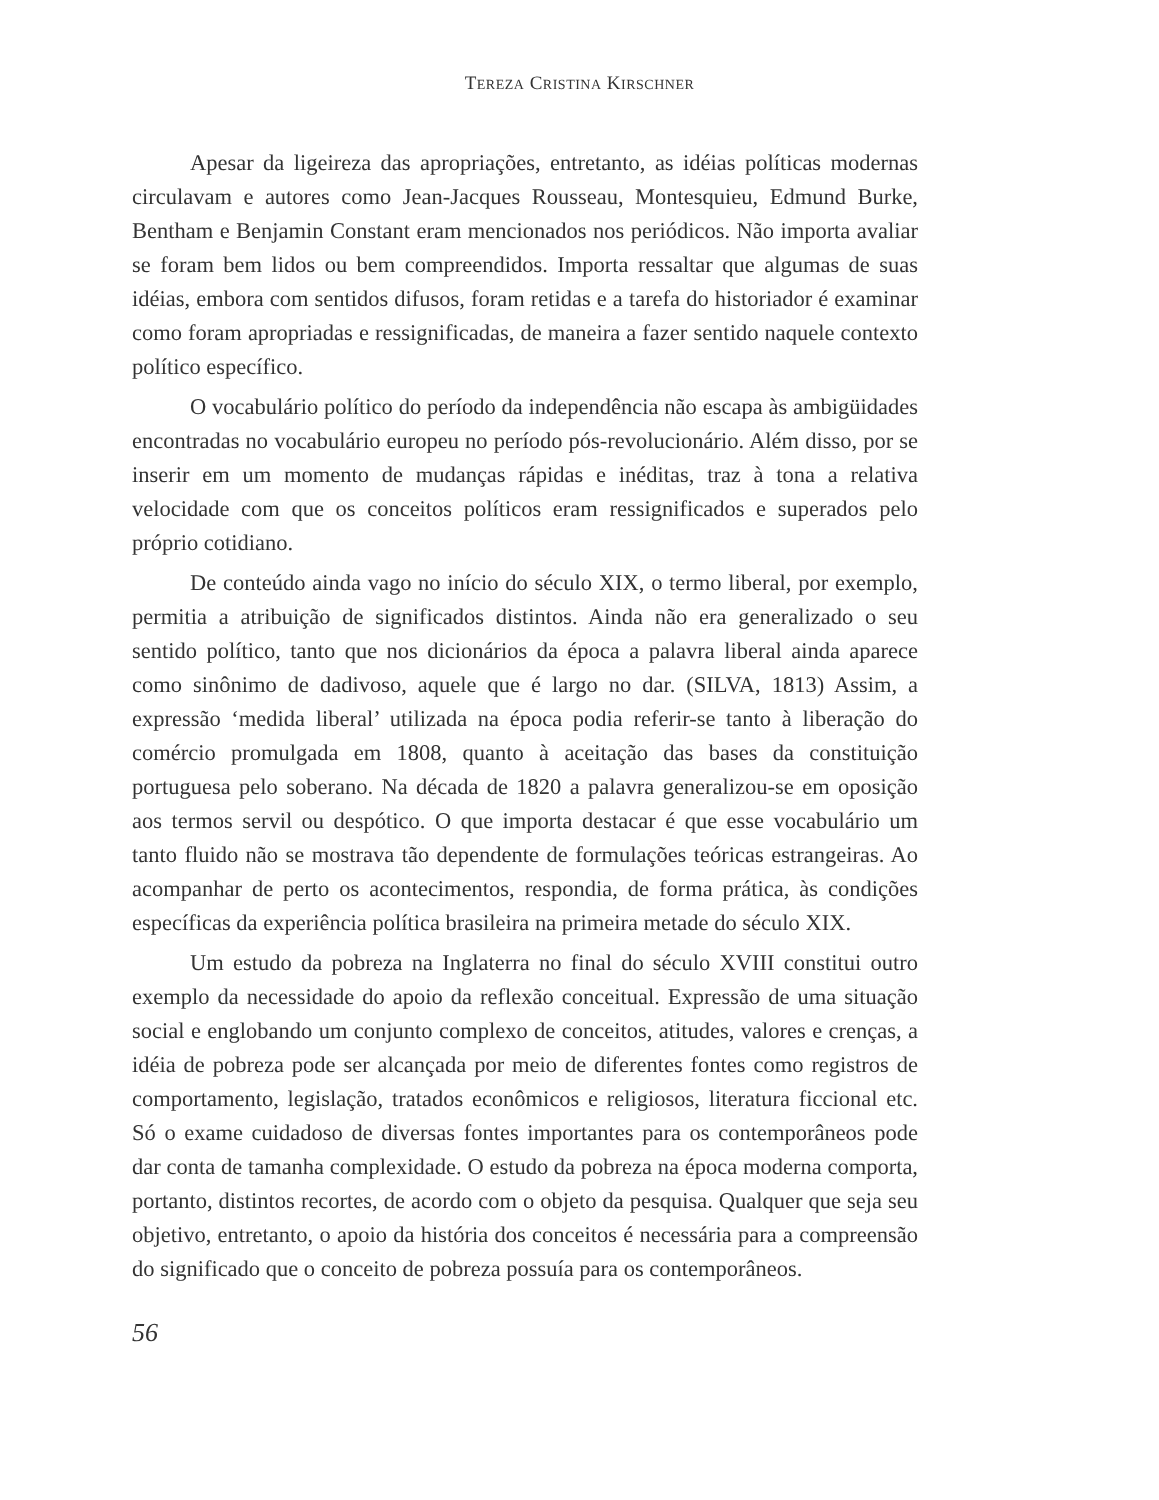TEREZA CRISTINA KIRSCHNER
Apesar da ligeireza das apropriações, entretanto, as idéias políticas modernas circulavam e autores como Jean-Jacques Rousseau, Montesquieu, Edmund Burke, Bentham e Benjamin Constant eram mencionados nos periódicos. Não importa avaliar se foram bem lidos ou bem compreendidos. Importa ressaltar que algumas de suas idéias, embora com sentidos difusos, foram retidas e a tarefa do historiador é examinar como foram apropriadas e ressignificadas, de maneira a fazer sentido naquele contexto político específico.
O vocabulário político do período da independência não escapa às ambigüidades encontradas no vocabulário europeu no período pós-revolucionário. Além disso, por se inserir em um momento de mudanças rápidas e inéditas, traz à tona a relativa velocidade com que os conceitos políticos eram ressignificados e superados pelo próprio cotidiano.
De conteúdo ainda vago no início do século XIX, o termo liberal, por exemplo, permitia a atribuição de significados distintos. Ainda não era generalizado o seu sentido político, tanto que nos dicionários da época a palavra liberal ainda aparece como sinônimo de dadivoso, aquele que é largo no dar. (SILVA, 1813) Assim, a expressão ‘medida liberal’ utilizada na época podia referir-se tanto à liberação do comércio promulgada em 1808, quanto à aceitação das bases da constituição portuguesa pelo soberano. Na década de 1820 a palavra generalizou-se em oposição aos termos servil ou despótico. O que importa destacar é que esse vocabulário um tanto fluido não se mostrava tão dependente de formulações teóricas estrangeiras. Ao acompanhar de perto os acontecimentos, respondia, de forma prática, às condições específicas da experiência política brasileira na primeira metade do século XIX.
Um estudo da pobreza na Inglaterra no final do século XVIII constitui outro exemplo da necessidade do apoio da reflexão conceitual. Expressão de uma situação social e englobando um conjunto complexo de conceitos, atitudes, valores e crenças, a idéia de pobreza pode ser alcançada por meio de diferentes fontes como registros de comportamento, legislação, tratados econômicos e religiosos, literatura ficcional etc. Só o exame cuidadoso de diversas fontes importantes para os contemporâneos pode dar conta de tamanha complexidade. O estudo da pobreza na época moderna comporta, portanto, distintos recortes, de acordo com o objeto da pesquisa. Qualquer que seja seu objetivo, entretanto, o apoio da história dos conceitos é necessária para a compreensão do significado que o conceito de pobreza possuía para os contemporâneos.
56